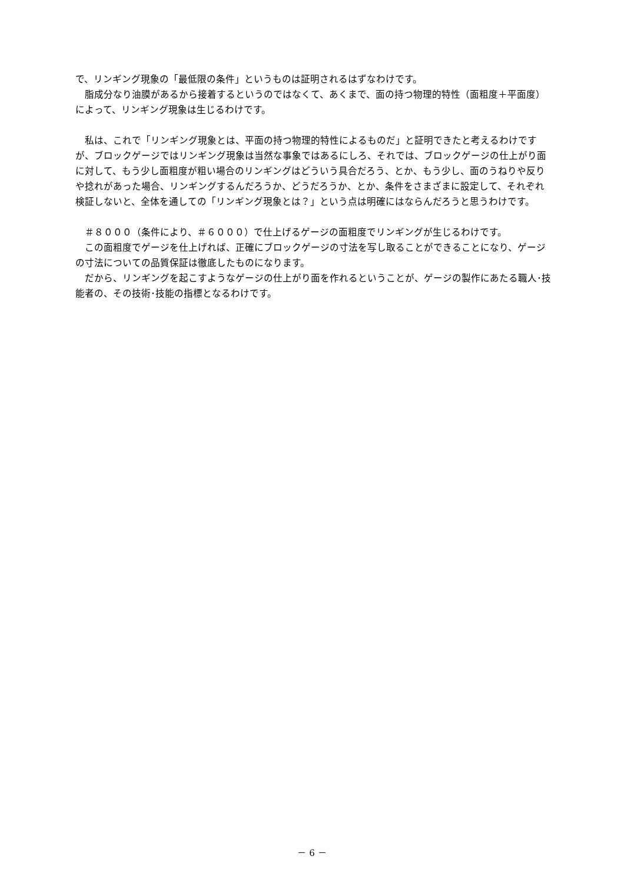で、リンギング現象の「最低限の条件」というものは証明されるはずなわけです。
　脂成分なり油膜があるから接着するというのではなくて、あくまで、面の持つ物理的特性（面粗度＋平面度）によって、リンギング現象は生じるわけです。
　私は、これで「リンギング現象とは、平面の持つ物理的特性によるものだ」と証明できたと考えるわけですが、ブロックゲージではリンギング現象は当然な事象ではあるにしろ、それでは、ブロックゲージの仕上がり面に対して、もう少し面粗度が粗い場合のリンギングはどういう具合だろう、とか、もう少し、面のうねりや反りや捻れがあった場合、リンギングするんだろうか、どうだろうか、とか、条件をさまざまに設定して、それぞれ検証しないと、全体を通しての「リンギング現象とは？」という点は明確にはならんだろうと思うわけです。
　＃８０００（条件により、＃６０００）で仕上げるゲージの面粗度でリンギングが生じるわけです。
　この面粗度でゲージを仕上げれば、正確にブロックゲージの寸法を写し取ることができることになり、ゲージの寸法についての品質保証は徹底したものになります。
　だから、リンギングを起こすようなゲージの仕上がり面を作れるということが、ゲージの製作にあたる職人･技能者の、その技術･技能の指標となるわけです。
－ 6 －